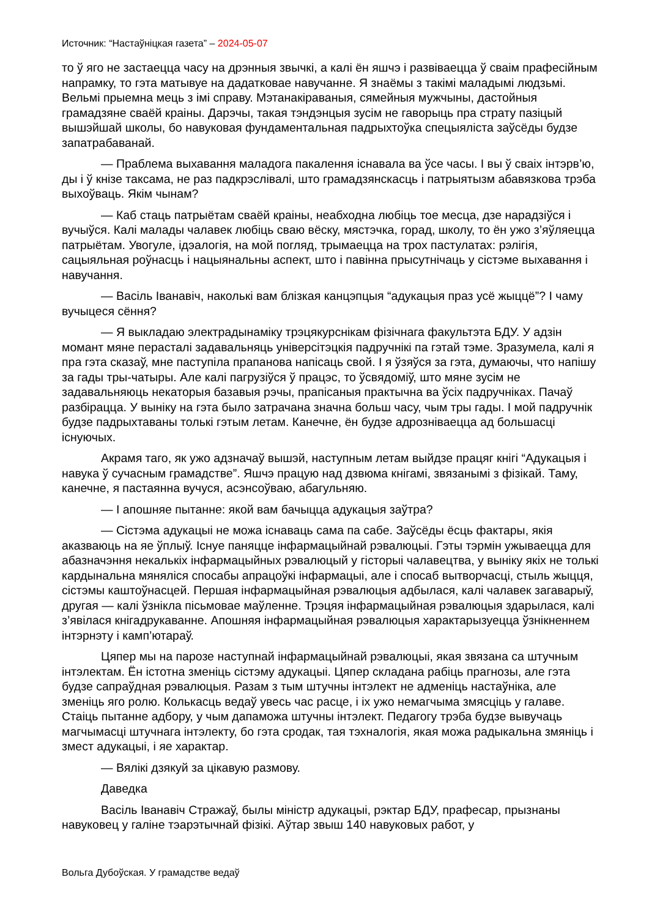Источник: “Настаўніцкая газета” – 2024-05-07
то ў яго не застаецца часу на дрэнныя звычкі, а калі ён яшчэ і развіваецца ў сваім прафесійным напрамку, то гэта матывуе на дадатковае навучанне. Я знаёмы з такімі маладымі людзьмі. Вельмі прыемна мець з імі справу. Мэтанакіраваныя, сямейныя мужчыны, дастойныя грамадзяне сваёй краіны. Дарэчы, такая тэндэнцыя зусім не гаворыць пра страту пазіцый вышэйшай школы, бо навуковая фундаментальная падрыхтоўка спецыяліста заўсёды будзе запатрабаванай.
— Праблема выхавання маладога пакалення існавала ва ўсе часы. І вы ў сваіх інтэрв’ю, ды і ў кнізе таксама, не раз падкрэслівалі, што грамадзянскасць і патрыятызм абавязкова трэба выхоўваць. Якім чынам?
— Каб стаць патрыётам сваёй краіны, неабходна любіць тое месца, дзе нарадзіўся і вучыўся. Калі малады чалавек любіць сваю вёску, мястэчка, горад, школу, то ён ужо з’яўляецца патрыётам. Увогуле, ідэалогія, на мой погляд, трымаецца на трох пастулатах: рэлігія, сацыяльная роўнасць і нацыянальны аспект, што і павінна прысутнічаць у сістэме выхавання і навучання.
— Васіль Іванавіч, наколькі вам блізкая канцэпцыя “адукацыя праз усё жыццё”? І чаму вучыцеся сёння?
— Я выкладаю электрадынаміку трэцякурснікам фізічнага факультэта БДУ. У адзін момант мяне перасталі задавальняць універсітэцкія падручнікі па гэтай тэме. Зразумела, калі я пра гэта сказаў, мне паступіла прапанова напісаць свой. І я ўзяўся за гэта, думаючы, что напішу за гады тры-чатыры. Але калі пагрузіўся ў працэс, то ўсвядоміў, што мяне зусім не задавальняюць некаторыя базавыя рэчы, прапісаныя практычна ва ўсіх падручніках. Пачаў разбірацца. У выніку на гэта было затрачана значна больш часу, чым тры гады. І мой падручнік будзе падрыхтаваны толькі гэтым летам. Канечне, ён будзе адрозніваецца ад большасці існуючых.
Акрамя таго, як ужо адзначаў вышэй, наступным летам выйдзе працяг кнігі “Адукацыя і навука ў сучасным грамадстве”. Яшчэ працую над дзвюма кнігамі, звязанымі з фізікай. Таму, канечне, я пастаянна вучуся, асэнсоўваю, абагульняю.
— І апошняе пытанне: якой вам бачыцца адукацыя заўтра?
— Сістэма адукацыі не можа існаваць сама па сабе. Заўсёды ёсць фактары, якія аказваюць на яе ўплыў. Існуе паняцце інфармацыйнай рэвалюцыі. Гэты тэрмін ужываецца для абазначэння некалькіх інфармацыйных рэвалюцый у гісторыі чалавецтва, у выніку якіх не толькі кардынальна мяняліся спосабы апрацоўкі інфармацыі, але і спосаб вытворчасці, стыль жыцця, сістэмы каштоўнасцей. Першая інфармацыйная рэвалюцыя адбылася, калі чалавек загаварыў, другая — калі ўзнікла пісьмовае маўленне. Трэцяя інфармацыйная рэвалюцыя здарылася, калі з’явілася кнігадрукаванне. Апошняя інфармацыйная рэвалюцыя характарызуецца ўзнікненнем інтэрнэту і камп’ютараў.
Цяпер мы на парозе наступнай інфармацыйнай рэвалюцыі, якая звязана са штучным інтэлектам. Ён істотна зменіць сістэму адукацыі. Цяпер складана рабіць прагнозы, але гэта будзе сапраўдная рэвалюцыя. Разам з тым штучны інтэлект не адменіць настаўніка, але зменіць яго ролю. Колькасць ведаў увесь час расце, і іх ужо немагчыма змясціць у галаве. Стаіць пытанне адбору, у чым дапаможа штучны інтэлект. Педагогу трэба будзе вывучаць магчымасці штучнага інтэлекту, бо гэта сродак, тая тэхналогія, якая можа радыкальна змяніць і змест адукацыі, і яе характар.
— Вялікі дзякуй за цікавую размову.
Даведка
Васіль Іванавіч Стражаў, былы міністр адукацыі, рэктар БДУ, прафесар, прызнаны навуковец у галіне тэарэтычнай фізікі. Аўтар звыш 140 навуковых работ, у
Вольга Дубоўская. У грамадстве ведаў